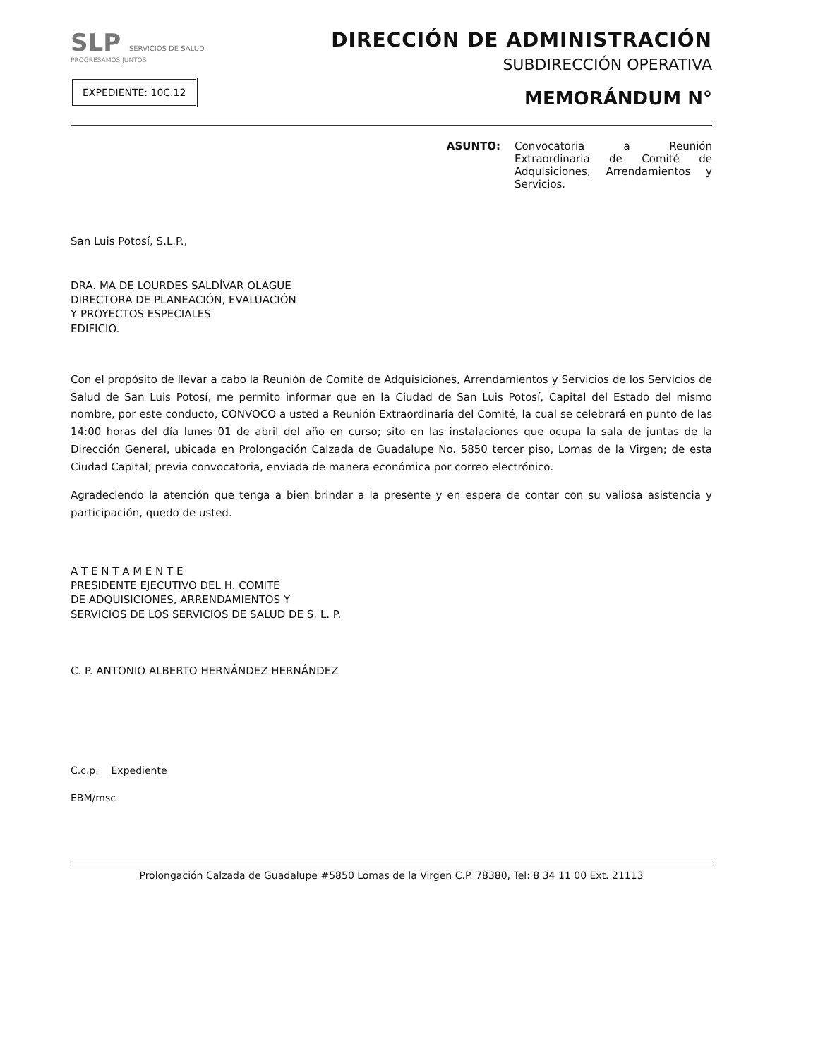SLP SERVICIOS DE SALUD
PROGRESAMOS JUNTOS
EXPEDIENTE: 10C.12
DIRECCIÓN DE ADMINISTRACIÓN
SUBDIRECCIÓN OPERATIVA
MEMORÁNDUM N°
ASUNTO: Convocatoria a Reunión Extraordinaria de Comité de Adquisiciones, Arrendamientos y Servicios.
San Luis Potosí, S.L.P.,
DRA. MA DE LOURDES SALDÍVAR OLAGUE
DIRECTORA DE PLANEACIÓN, EVALUACIÓN
Y PROYECTOS ESPECIALES
EDIFICIO.
Con el propósito de llevar a cabo la Reunión de Comité de Adquisiciones, Arrendamientos y Servicios de los Servicios de Salud de San Luis Potosí, me permito informar que en la Ciudad de San Luis Potosí, Capital del Estado del mismo nombre, por este conducto, CONVOCO a usted a Reunión Extraordinaria del Comité, la cual se celebrará en punto de las 14:00 horas del día lunes 01 de abril del año en curso; sito en las instalaciones que ocupa la sala de juntas de la Dirección General, ubicada en Prolongación Calzada de Guadalupe No. 5850 tercer piso, Lomas de la Virgen; de esta Ciudad Capital; previa convocatoria, enviada de manera económica por correo electrónico.
Agradeciendo la atención que tenga a bien brindar a la presente y en espera de contar con su valiosa asistencia y participación, quedo de usted.
A T E N T A M E N T E
PRESIDENTE EJECUTIVO DEL H. COMITÉ
DE ADQUISICIONES, ARRENDAMIENTOS Y
SERVICIOS DE LOS SERVICIOS DE SALUD DE S. L. P.
C. P. ANTONIO ALBERTO HERNÁNDEZ HERNÁNDEZ
C.c.p. Expediente
EBM/msc
Prolongación Calzada de Guadalupe #5850 Lomas de la Virgen C.P. 78380, Tel: 8 34 11 00 Ext. 21113